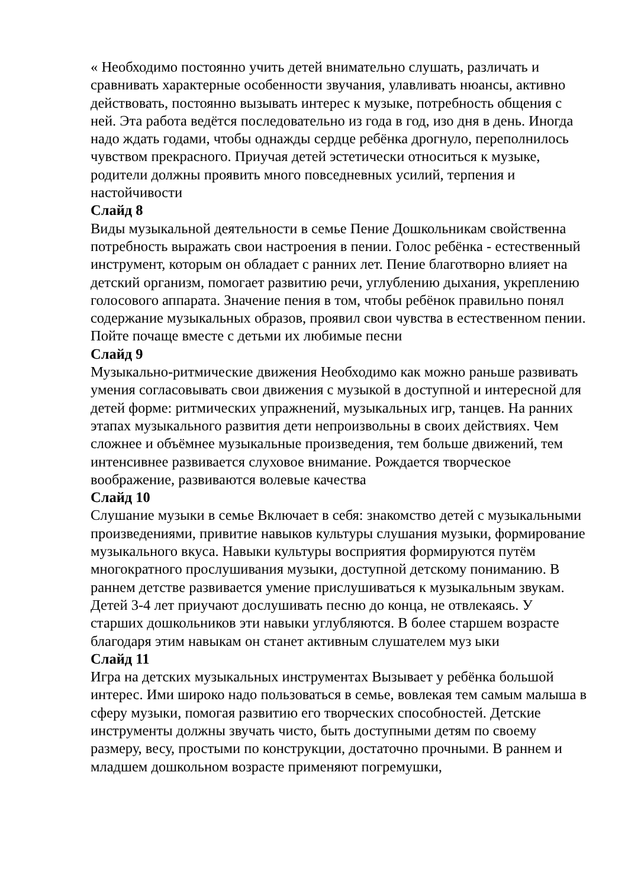« Необходимо постоянно учить детей внимательно слушать, различать и сравнивать характерные особенности звучания, улавливать нюансы, активно действовать, постоянно вызывать интерес к музыке, потребность общения с ней. Эта работа ведётся последовательно из года в год, изо дня в день. Иногда надо ждать годами, чтобы однажды сердце ребёнка дрогнуло, переполнилось чувством прекрасного. Приучая детей эстетически относиться к музыке, родители должны проявить много повседневных усилий, терпения и настойчивости
Слайд 8
Виды музыкальной деятельности в семье Пение Дошкольникам свойственна потребность выражать свои настроения в пении. Голос ребёнка - естественный инструмент, которым он обладает с ранних лет. Пение благотворно влияет на детский организм, помогает развитию речи, углублению дыхания, укреплению голосового аппарата. Значение пения в том, чтобы ребёнок правильно понял содержание музыкальных образов, проявил свои чувства в естественном пении. Пойте почаще вместе с детьми их любимые песни
Слайд 9
Музыкально-ритмические движения Необходимо как можно раньше развивать умения согласовывать свои движения с музыкой в доступной и интересной для детей форме: ритмических упражнений, музыкальных игр, танцев. На ранних этапах музыкального развития дети непроизвольны в своих действиях. Чем сложнее и объёмнее музыкальные произведения, тем больше движений, тем интенсивнее развивается слуховое внимание. Рождается творческое воображение, развиваются волевые качества
Слайд 10
Слушание музыки в семье Включает в себя: знакомство детей с музыкальными произведениями, привитие навыков культуры слушания музыки, формирование музыкального вкуса. Навыки культуры восприятия формируются путём многократного прослушивания музыки, доступной детскому пониманию. В раннем детстве развивается умение прислушиваться к музыкальным звукам. Детей 3-4 лет приучают дослушивать песню до конца, не отвлекаясь. У старших дошкольников эти навыки углубляются. В более старшем возрасте благодаря этим навыкам он станет активным слушателем муз ыки
Слайд 11
Игра на детских музыкальных инструментах Вызывает у ребёнка большой интерес. Ими широко надо пользоваться в семье, вовлекая тем самым малыша в сферу музыки, помогая развитию его творческих способностей. Детские инструменты должны звучать чисто, быть доступными детям по своему размеру, весу, простыми по конструкции, достаточно прочными. В раннем и младшем дошкольном возрасте применяют погремушки,